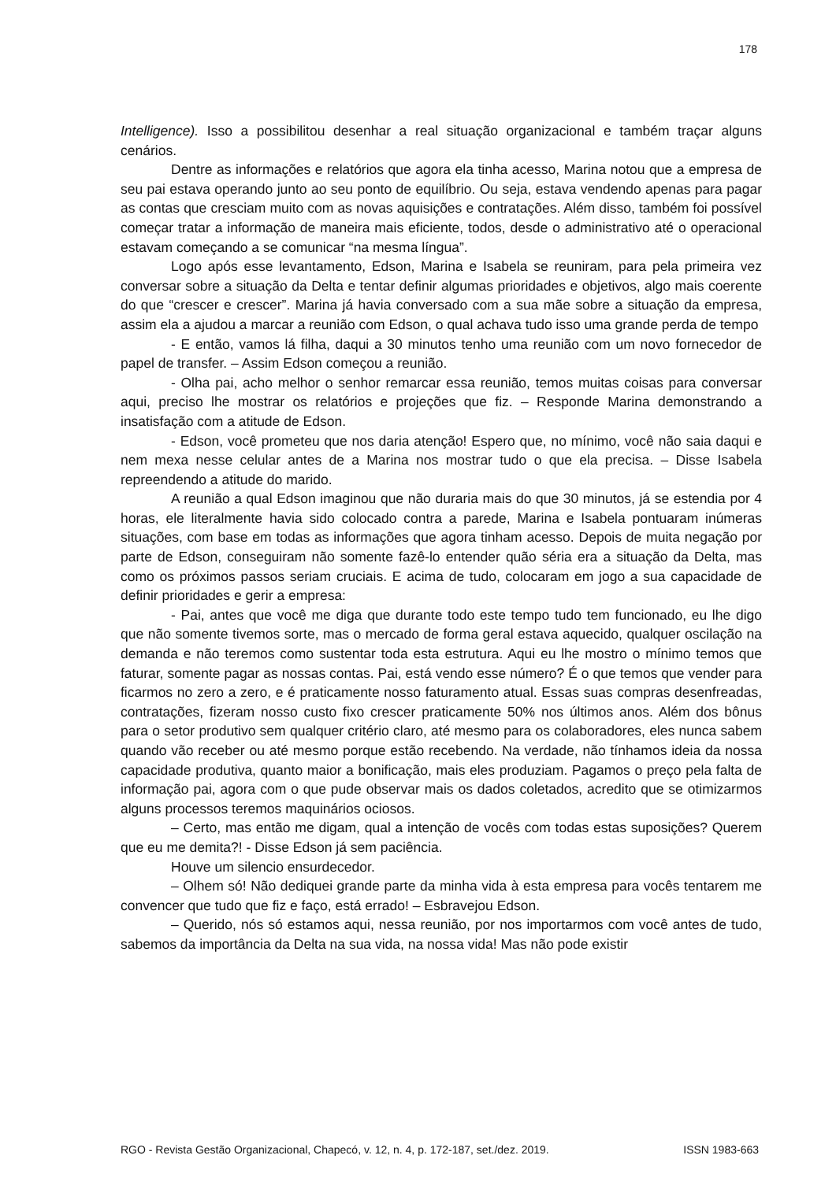178
Intelligence). Isso a possibilitou desenhar a real situação organizacional e também traçar alguns cenários.
Dentre as informações e relatórios que agora ela tinha acesso, Marina notou que a empresa de seu pai estava operando junto ao seu ponto de equilíbrio. Ou seja, estava vendendo apenas para pagar as contas que cresciam muito com as novas aquisições e contratações. Além disso, também foi possível começar tratar a informação de maneira mais eficiente, todos, desde o administrativo até o operacional estavam começando a se comunicar “na mesma língua”.
Logo após esse levantamento, Edson, Marina e Isabela se reuniram, para pela primeira vez conversar sobre a situação da Delta e tentar definir algumas prioridades e objetivos, algo mais coerente do que “crescer e crescer”. Marina já havia conversado com a sua mãe sobre a situação da empresa, assim ela a ajudou a marcar a reunião com Edson, o qual achava tudo isso uma grande perda de tempo
- E então, vamos lá filha, daqui a 30 minutos tenho uma reunião com um novo fornecedor de papel de transfer. – Assim Edson começou a reunião.
- Olha pai, acho melhor o senhor remarcar essa reunião, temos muitas coisas para conversar aqui, preciso lhe mostrar os relatórios e projeções que fiz. – Responde Marina demonstrando a insatisfação com a atitude de Edson.
- Edson, você prometeu que nos daria atenção! Espero que, no mínimo, você não saia daqui e nem mexa nesse celular antes de a Marina nos mostrar tudo o que ela precisa. – Disse Isabela repreendendo a atitude do marido.
A reunião a qual Edson imaginou que não duraria mais do que 30 minutos, já se estendia por 4 horas, ele literalmente havia sido colocado contra a parede, Marina e Isabela pontuaram inúmeras situações, com base em todas as informações que agora tinham acesso. Depois de muita negação por parte de Edson, conseguiram não somente fazê-lo entender quão séria era a situação da Delta, mas como os próximos passos seriam cruciais. E acima de tudo, colocaram em jogo a sua capacidade de definir prioridades e gerir a empresa:
- Pai, antes que você me diga que durante todo este tempo tudo tem funcionado, eu lhe digo que não somente tivemos sorte, mas o mercado de forma geral estava aquecido, qualquer oscilação na demanda e não teremos como sustentar toda esta estrutura. Aqui eu lhe mostro o mínimo temos que faturar, somente pagar as nossas contas. Pai, está vendo esse número? É o que temos que vender para ficarmos no zero a zero, e é praticamente nosso faturamento atual. Essas suas compras desenfreadas, contratações, fizeram nosso custo fixo crescer praticamente 50% nos últimos anos. Além dos bônus para o setor produtivo sem qualquer critério claro, até mesmo para os colaboradores, eles nunca sabem quando vão receber ou até mesmo porque estão recebendo. Na verdade, não tínhamos ideia da nossa capacidade produtiva, quanto maior a bonificação, mais eles produziam. Pagamos o preço pela falta de informação pai, agora com o que pude observar mais os dados coletados, acredito que se otimizarmos alguns processos teremos maquinários ociosos.
– Certo, mas então me digam, qual a intenção de vocês com todas estas suposições? Querem que eu me demita?! - Disse Edson já sem paciência.
Houve um silencio ensurdecedor.
– Olhem só! Não dediquei grande parte da minha vida à esta empresa para vocês tentarem me convencer que tudo que fiz e faço, está errado! – Esbravejou Edson.
– Querido, nós só estamos aqui, nessa reunião, por nos importarmos com você antes de tudo, sabemos da importância da Delta na sua vida, na nossa vida! Mas não pode existir
RGO - Revista Gestão Organizacional, Chapecó, v. 12, n. 4, p. 172-187, set./dez. 2019. ISSN 1983-663